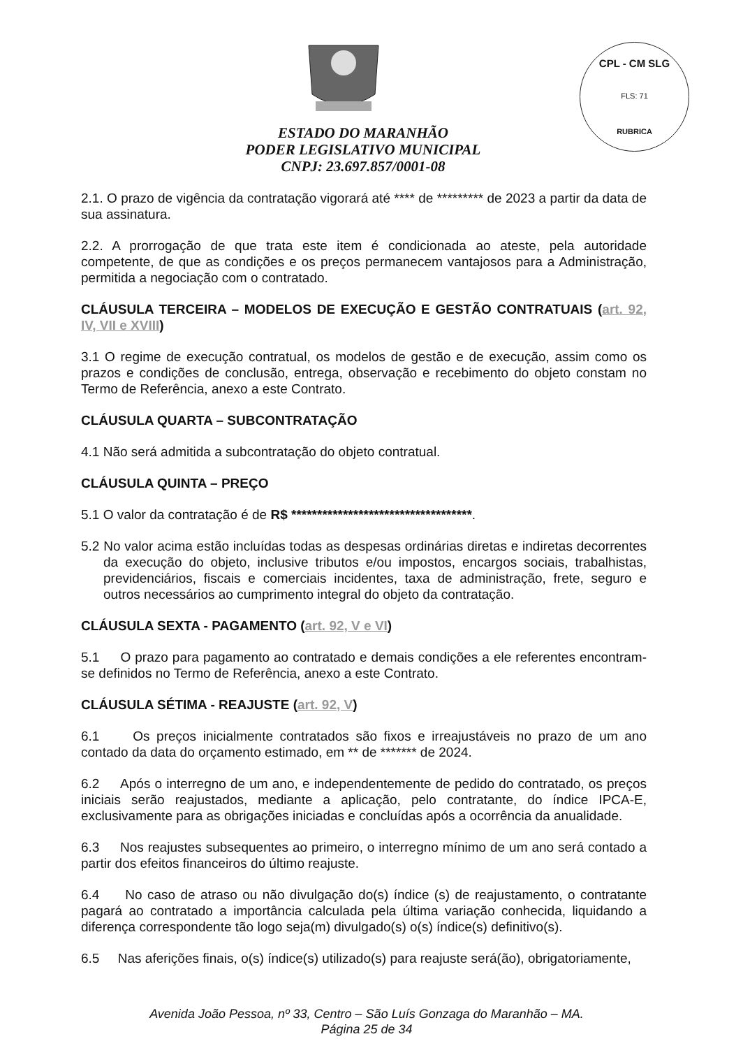CPL - CM SLG
FLS: 71
RUBRICA
ESTADO DO MARANHÃO
PODER LEGISLATIVO MUNICIPAL
CNPJ: 23.697.857/0001-08
2.1. O prazo de vigência da contratação vigorará até **** de ********* de 2023 a partir da data de sua assinatura.
2.2. A prorrogação de que trata este item é condicionada ao ateste, pela autoridade competente, de que as condições e os preços permanecem vantajosos para a Administração, permitida a negociação com o contratado.
CLÁUSULA TERCEIRA – MODELOS DE EXECUÇÃO E GESTÃO CONTRATUAIS (art. 92, IV, VII e XVIII)
3.1 O regime de execução contratual, os modelos de gestão e de execução, assim como os prazos e condições de conclusão, entrega, observação e recebimento do objeto constam no Termo de Referência, anexo a este Contrato.
CLÁUSULA QUARTA – SUBCONTRATAÇÃO
4.1 Não será admitida a subcontratação do objeto contratual.
CLÁUSULA QUINTA – PREÇO
5.1 O valor da contratação é de R$ ***********************************.
5.2 No valor acima estão incluídas todas as despesas ordinárias diretas e indiretas decorrentes da execução do objeto, inclusive tributos e/ou impostos, encargos sociais, trabalhistas, previdenciários, fiscais e comerciais incidentes, taxa de administração, frete, seguro e outros necessários ao cumprimento integral do objeto da contratação.
CLÁUSULA SEXTA - PAGAMENTO (art. 92, V e VI)
5.1 O prazo para pagamento ao contratado e demais condições a ele referentes encontram-se definidos no Termo de Referência, anexo a este Contrato.
CLÁUSULA SÉTIMA - REAJUSTE (art. 92, V)
6.1 Os preços inicialmente contratados são fixos e irreajustáveis no prazo de um ano contado da data do orçamento estimado, em ** de ******* de 2024.
6.2 Após o interregno de um ano, e independentemente de pedido do contratado, os preços iniciais serão reajustados, mediante a aplicação, pelo contratante, do índice IPCA-E, exclusivamente para as obrigações iniciadas e concluídas após a ocorrência da anualidade.
6.3 Nos reajustes subsequentes ao primeiro, o interregno mínimo de um ano será contado a partir dos efeitos financeiros do último reajuste.
6.4 No caso de atraso ou não divulgação do(s) índice (s) de reajustamento, o contratante pagará ao contratado a importância calculada pela última variação conhecida, liquidando a diferença correspondente tão logo seja(m) divulgado(s) o(s) índice(s) definitivo(s).
6.5 Nas aferições finais, o(s) índice(s) utilizado(s) para reajuste será(ão), obrigatoriamente,
Avenida João Pessoa, nº 33, Centro – São Luís Gonzaga do Maranhão – MA.
Página 25 de 34